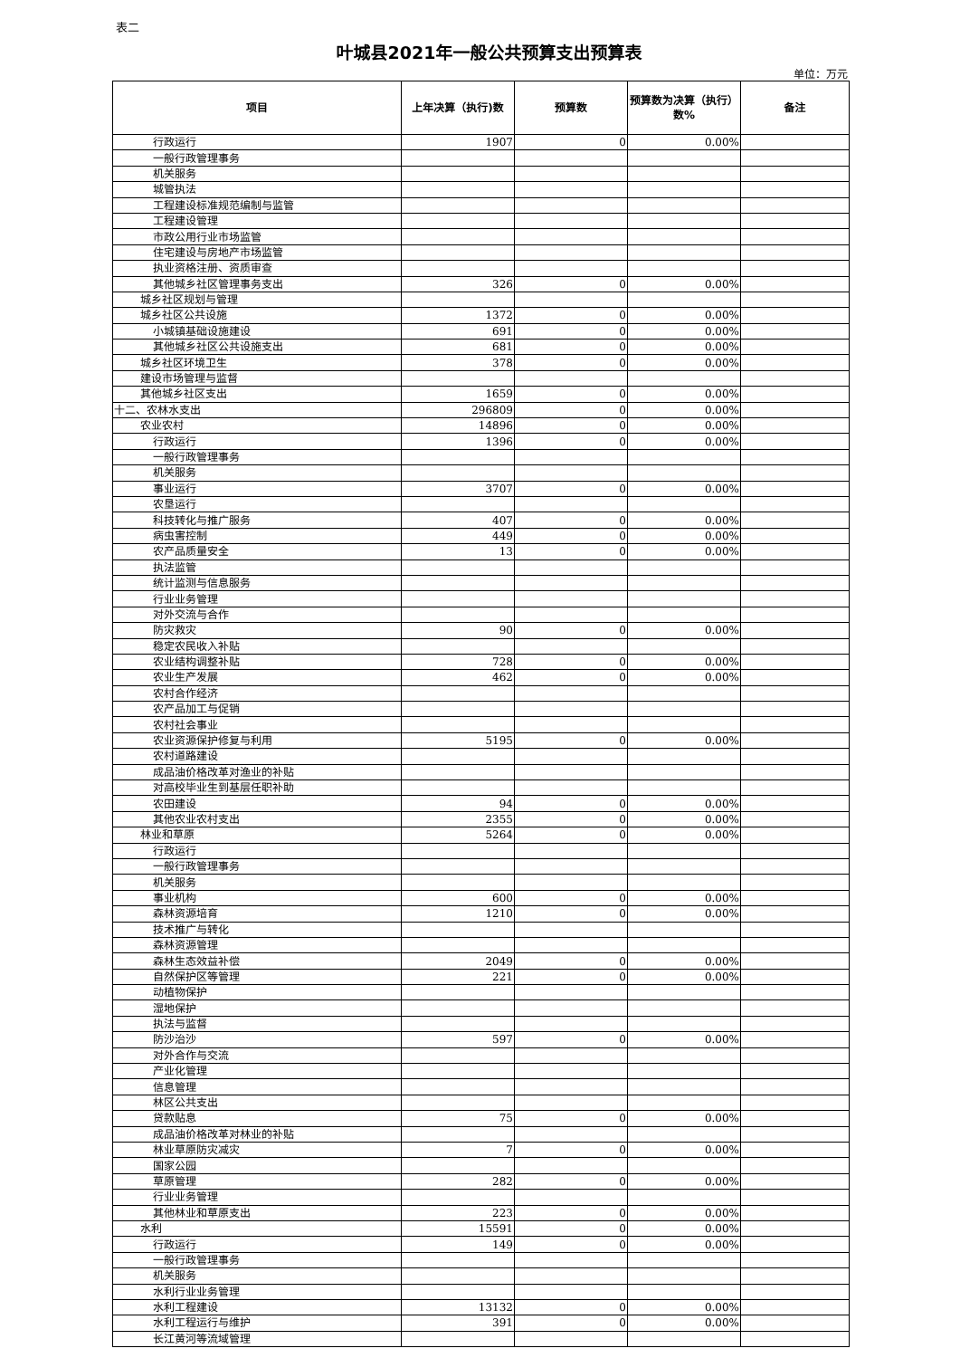表二
叶城县2021年一般公共预算支出预算表
单位：万元
| 项目 | 上年决算（执行)数 | 预算数 | 预算数为决算（执行）数% | 备注 |
| --- | --- | --- | --- | --- |
| 行政运行 | 1907 | 0 | 0.00% | |
| 一般行政管理事务 | | | | |
| 机关服务 | | | | |
| 城管执法 | | | | |
| 工程建设标准规范编制与监管 | | | | |
| 工程建设管理 | | | | |
| 市政公用行业市场监管 | | | | |
| 住宅建设与房地产市场监管 | | | | |
| 执业资格注册、资质审查 | | | | |
| 其他城乡社区管理事务支出 | 326 | 0 | 0.00% | |
| 城乡社区规划与管理 | | | | |
| 城乡社区公共设施 | 1372 | 0 | 0.00% | |
| 小城镇基础设施建设 | 691 | 0 | 0.00% | |
| 其他城乡社区公共设施支出 | 681 | 0 | 0.00% | |
| 城乡社区环境卫生 | 378 | 0 | 0.00% | |
| 建设市场管理与监督 | | | | |
| 其他城乡社区支出 | 1659 | 0 | 0.00% | |
| 十二、农林水支出 | 296809 | 0 | 0.00% | |
| 农业农村 | 14896 | 0 | 0.00% | |
| 行政运行 | 1396 | 0 | 0.00% | |
| 一般行政管理事务 | | | | |
| 机关服务 | | | | |
| 事业运行 | 3707 | 0 | 0.00% | |
| 农垦运行 | | | | |
| 科技转化与推广服务 | 407 | 0 | 0.00% | |
| 病虫害控制 | 449 | 0 | 0.00% | |
| 农产品质量安全 | 13 | 0 | 0.00% | |
| 执法监管 | | | | |
| 统计监测与信息服务 | | | | |
| 行业业务管理 | | | | |
| 对外交流与合作 | | | | |
| 防灾救灾 | 90 | 0 | 0.00% | |
| 稳定农民收入补贴 | | | | |
| 农业结构调整补贴 | 728 | 0 | 0.00% | |
| 农业生产发展 | 462 | 0 | 0.00% | |
| 农村合作经济 | | | | |
| 农产品加工与促销 | | | | |
| 农村社会事业 | | | | |
| 农业资源保护修复与利用 | 5195 | 0 | 0.00% | |
| 农村道路建设 | | | | |
| 成品油价格改革对渔业的补贴 | | | | |
| 对高校毕业生到基层任职补助 | | | | |
| 农田建设 | 94 | 0 | 0.00% | |
| 其他农业农村支出 | 2355 | 0 | 0.00% | |
| 林业和草原 | 5264 | 0 | 0.00% | |
| 行政运行 | | | | |
| 一般行政管理事务 | | | | |
| 机关服务 | | | | |
| 事业机构 | 600 | 0 | 0.00% | |
| 森林资源培育 | 1210 | 0 | 0.00% | |
| 技术推广与转化 | | | | |
| 森林资源管理 | | | | |
| 森林生态效益补偿 | 2049 | 0 | 0.00% | |
| 自然保护区等管理 | 221 | 0 | 0.00% | |
| 动植物保护 | | | | |
| 湿地保护 | | | | |
| 执法与监督 | | | | |
| 防沙治沙 | 597 | 0 | 0.00% | |
| 对外合作与交流 | | | | |
| 产业化管理 | | | | |
| 信息管理 | | | | |
| 林区公共支出 | | | | |
| 贷款贴息 | 75 | 0 | 0.00% | |
| 成品油价格改革对林业的补贴 | | | | |
| 林业草原防灾减灾 | 7 | 0 | 0.00% | |
| 国家公园 | | | | |
| 草原管理 | 282 | 0 | 0.00% | |
| 行业业务管理 | | | | |
| 其他林业和草原支出 | 223 | 0 | 0.00% | |
| 水利 | 15591 | 0 | 0.00% | |
| 行政运行 | 149 | 0 | 0.00% | |
| 一般行政管理事务 | | | | |
| 机关服务 | | | | |
| 水利行业业务管理 | | | | |
| 水利工程建设 | 13132 | 0 | 0.00% | |
| 水利工程运行与维护 | 391 | 0 | 0.00% | |
| 长江黄河等流域管理 | | | | |